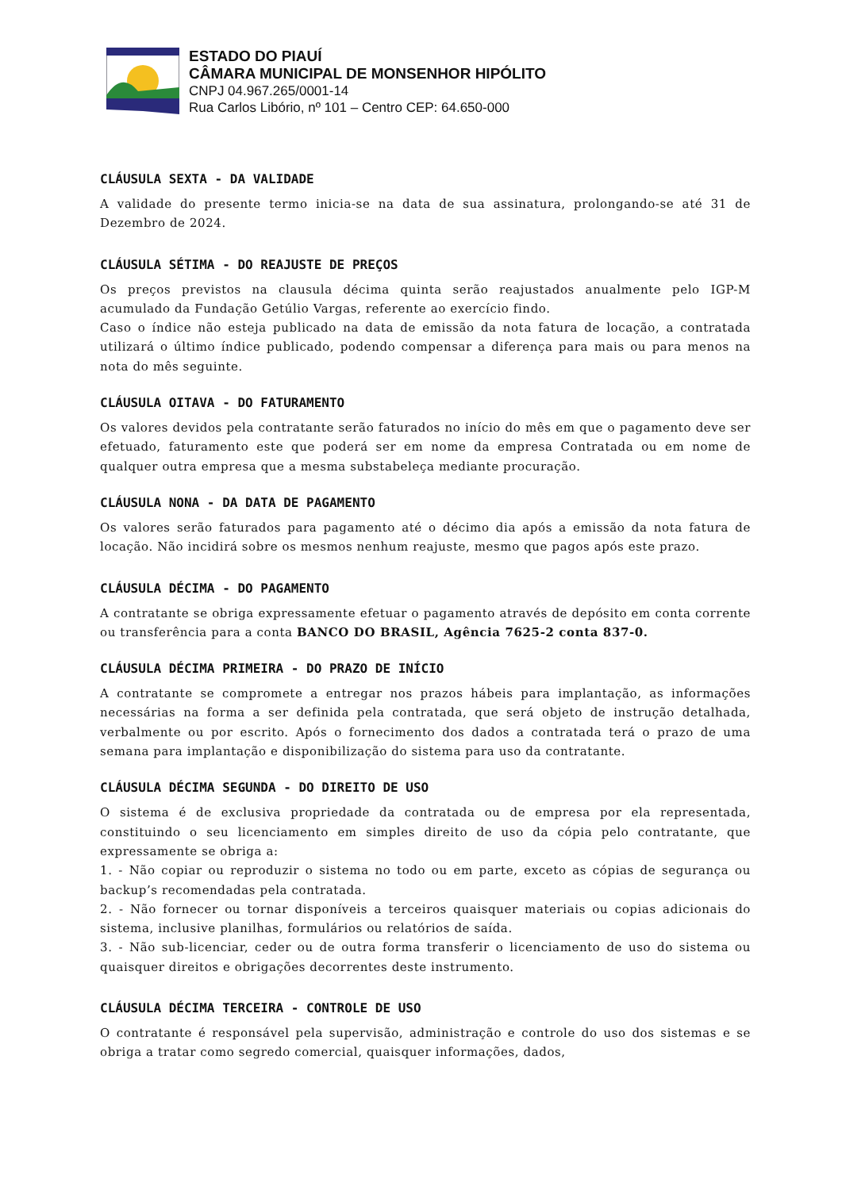ESTADO DO PIAUÍ
CÂMARA MUNICIPAL DE MONSENHOR HIPÓLITO
CNPJ 04.967.265/0001-14
Rua Carlos Libório, nº 101 – Centro CEP: 64.650-000
CLÁUSULA SEXTA - DA VALIDADE
A validade do presente termo inicia-se na data de sua assinatura, prolongando-se até 31 de Dezembro de 2024.
CLÁUSULA SÉTIMA - DO REAJUSTE DE PREÇOS
Os preços previstos na clausula décima quinta serão reajustados anualmente pelo IGP-M acumulado da Fundação Getúlio Vargas, referente ao exercício findo.
Caso o índice não esteja publicado na data de emissão da nota fatura de locação, a contratada utilizará o último índice publicado, podendo compensar a diferença para mais ou para menos na nota do mês seguinte.
CLÁUSULA OITAVA - DO FATURAMENTO
Os valores devidos pela contratante serão faturados no início do mês em que o pagamento deve ser efetuado, faturamento este que poderá ser em nome da empresa Contratada ou em nome de qualquer outra empresa que a mesma substabeleça mediante procuração.
CLÁUSULA NONA - DA DATA DE PAGAMENTO
Os valores serão faturados para pagamento até o décimo dia após a emissão da nota fatura de locação. Não incidirá sobre os mesmos nenhum reajuste, mesmo que pagos após este prazo.
CLÁUSULA DÉCIMA - DO PAGAMENTO
A contratante se obriga expressamente efetuar o pagamento através de depósito em conta corrente ou transferência para a conta BANCO DO BRASIL, Agência 7625-2 conta 837-0.
CLÁUSULA DÉCIMA PRIMEIRA - DO PRAZO DE INÍCIO
A contratante se compromete a entregar nos prazos hábeis para implantação, as informações necessárias na forma a ser definida pela contratada, que será objeto de instrução detalhada, verbalmente ou por escrito. Após o fornecimento dos dados a contratada terá o prazo de uma semana para implantação e disponibilização do sistema para uso da contratante.
CLÁUSULA DÉCIMA SEGUNDA - DO DIREITO DE USO
O sistema é de exclusiva propriedade da contratada ou de empresa por ela representada, constituindo o seu licenciamento em simples direito de uso da cópia pelo contratante, que expressamente se obriga a:
1. - Não copiar ou reproduzir o sistema no todo ou em parte, exceto as cópias de segurança ou backup’s recomendadas pela contratada.
2. - Não fornecer ou tornar disponíveis a terceiros quaisquer materiais ou copias adicionais do sistema, inclusive planilhas, formulários ou relatórios de saída.
3. - Não sub-licenciar, ceder ou de outra forma transferir o licenciamento de uso do sistema ou quaisquer direitos e obrigações decorrentes deste instrumento.
CLÁUSULA DÉCIMA TERCEIRA - CONTROLE DE USO
O contratante é responsável pela supervisão, administração e controle do uso dos sistemas e se obriga a tratar como segredo comercial, quaisquer informações, dados,